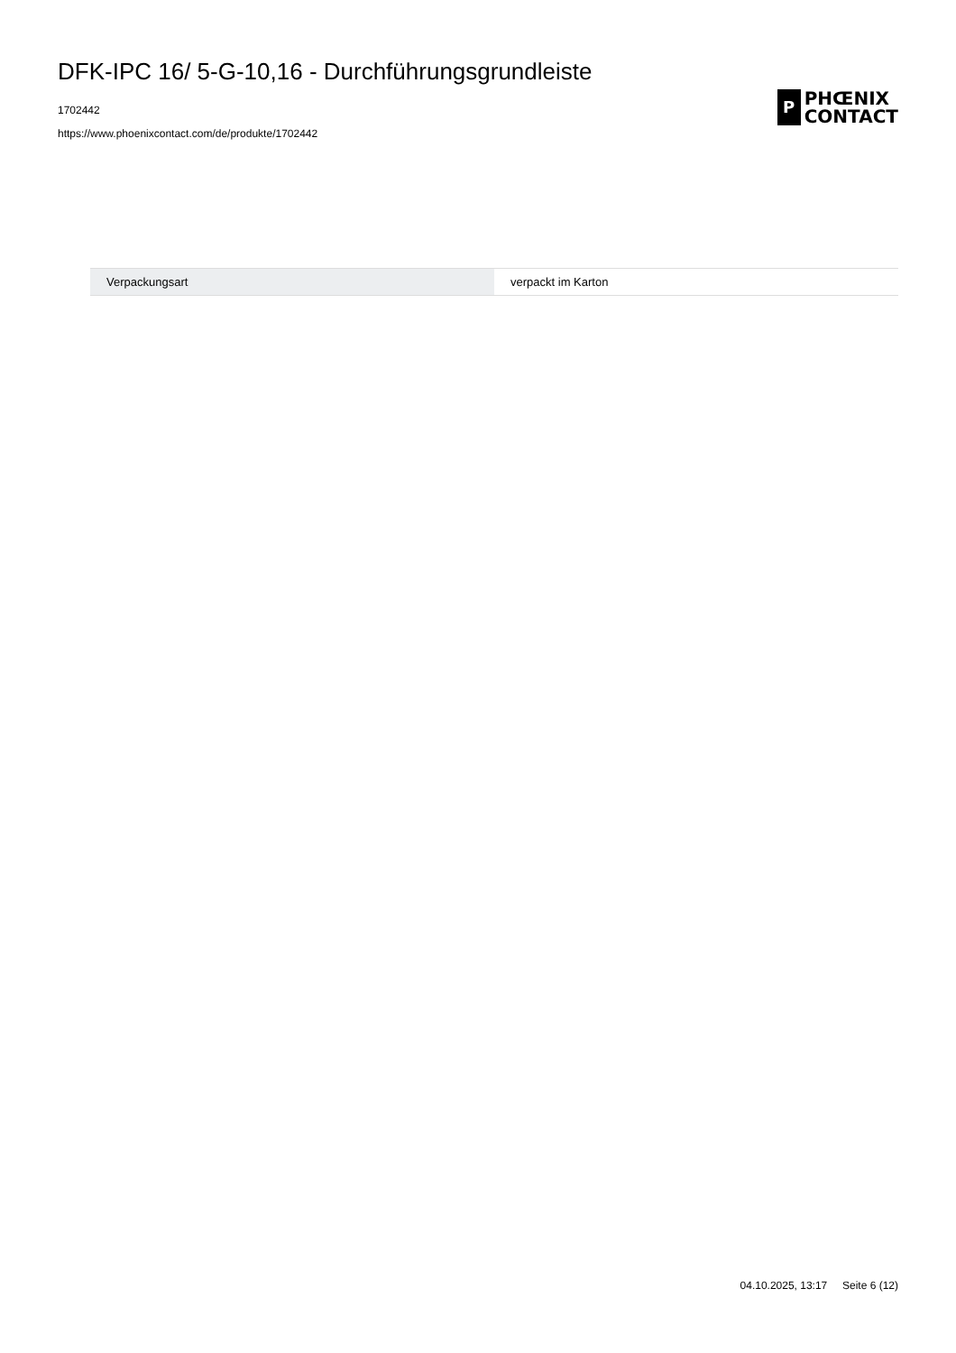DFK-IPC 16/ 5-G-10,16 - Durchführungsgrundleiste
1702442
https://www.phoenixcontact.com/de/produkte/1702442
P
PHŒNIX
CONTACT
| Verpackungsart | verpackt im Karton |
04.10.2025, 13:17 Seite 6 (12)